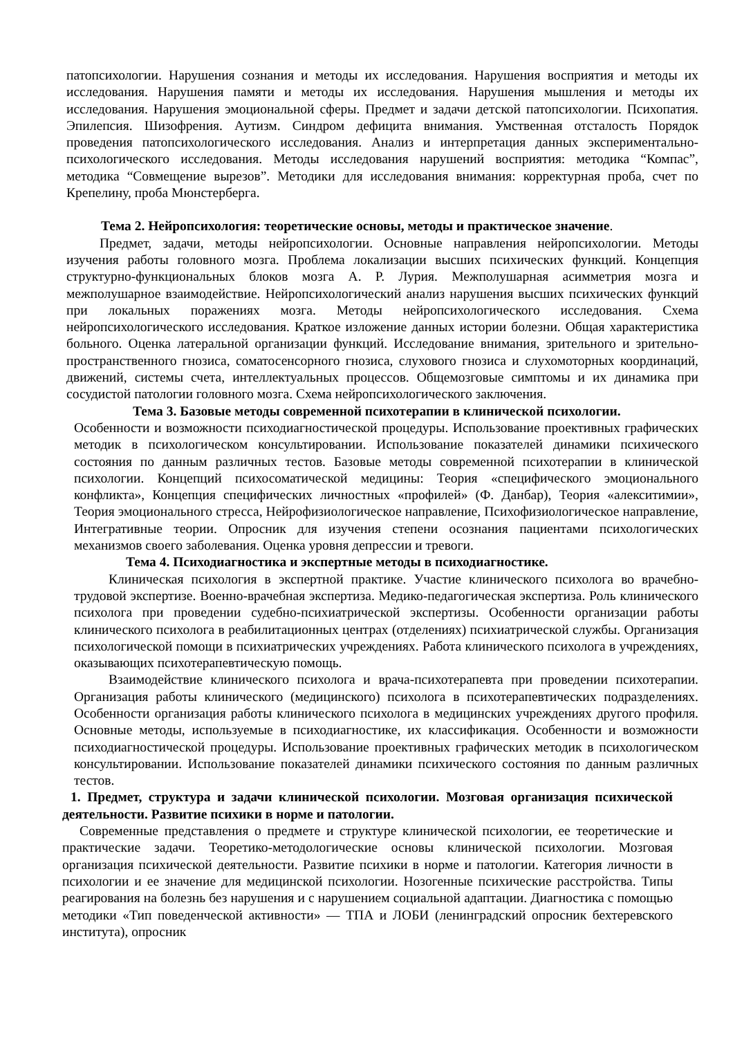патопсихологии. Нарушения сознания и методы их исследования. Нарушения восприятия и методы их исследования. Нарушения памяти и методы их исследования. Нарушения мышления и методы их исследования. Нарушения эмоциональной сферы. Предмет и задачи детской патопсихологии. Психопатия. Эпилепсия. Шизофрения. Аутизм. Синдром дефицита внимания. Умственная отсталость Порядок проведения патопсихологического исследования. Анализ и интерпретация данных экспериментально-психологического исследования. Методы исследования нарушений восприятия: методика “Компас”, методика “Совмещение вырезов”. Методики для исследования внимания: корректурная проба, счет по Крепелину, проба Мюнстерберга.
Тема 2. Нейропсихология: теоретические основы, методы и практическое значение.
Предмет, задачи, методы нейропсихологии. Основные направления нейропсихологии. Методы изучения работы головного мозга. Проблема локализации высших психических функций. Концепция структурно-функциональных блоков мозга А. Р. Лурия. Межполушарная асимметрия мозга и межполушарное взаимодействие. Нейропсихологический анализ нарушения высших психических функций при локальных поражениях мозга. Методы нейропсихологического исследования. Схема нейропсихологического исследования. Краткое изложение данных истории болезни. Общая характеристика больного. Оценка латеральной организации функций. Исследование внимания, зрительного и зрительно-пространственного гнозиса, соматосенсорного гнозиса, слухового гнозиса и слухомоторных координаций, движений, системы счета, интеллектуальных процессов. Общемозговые симптомы и их динамика при сосудистой патологии головного мозга. Схема нейропсихологического заключения.
Тема 3. Базовые методы современной психотерапии в клинической психологии.
Особенности и возможности психодиагностической процедуры. Использование проективных графических методик в психологическом консультировании. Использование показателей динамики психического состояния по данным различных тестов. Базовые методы современной психотерапии в клинической психологии. Концепций психосоматической медицины: Теория «специфического эмоционального конфликта», Концепция специфических личностных «профилей» (Ф. Данбар), Теория «алекситимии», Теория эмоционального стресса, Нейрофизиологическое направление, Психофизиологическое направление, Интегративные теории. Опросник для изучения степени осознания пациентами психологических механизмов своего заболевания. Оценка уровня депрессии и тревоги.
Тема 4. Психодиагностика и экспертные методы в психодиагностике.
Клиническая психология в экспертной практике. Участие клинического психолога во врачебно-трудовой экспертизе. Военно-врачебная экспертиза. Медико-педагогическая экспертиза. Роль клинического психолога при проведении судебно-психиатрической экспертизы. Особенности организации работы клинического психолога в реабилитационных центрах (отделениях) психиатрической службы. Организация психологической помощи в психиатрических учреждениях. Работа клинического психолога в учреждениях, оказывающих психотерапевтическую помощь.
Взаимодействие клинического психолога и врача-психотерапевта при проведении психотерапии. Организация работы клинического (медицинского) психолога в психотерапевтических подразделениях. Особенности организация работы клинического психолога в медицинских учреждениях другого профиля. Основные методы, используемые в психодиагностике, их классификация. Особенности и возможности психодиагностической процедуры. Использование проективных графических методик в психологическом консультировании. Использование показателей динамики психического состояния по данным различных тестов.
1. Предмет, структура и задачи клинической психологии. Мозговая организация психической деятельности. Развитие психики в норме и патологии.
Современные представления о предмете и структуре клинической психологии, ее теоретические и практические задачи. Теоретико-методологические основы клинической психологии. Мозговая организация психической деятельности. Развитие психики в норме и патологии. Категория личности в психологии и ее значение для медицинской психологии. Нозогенные психические расстройства. Типы реагирования на болезнь без нарушения и с нарушением социальной адаптации. Диагностика с помощью методики «Тип поведенческой активности» — ТПА и ЛОБИ (ленинградский опросник бехтеревского института), опросник